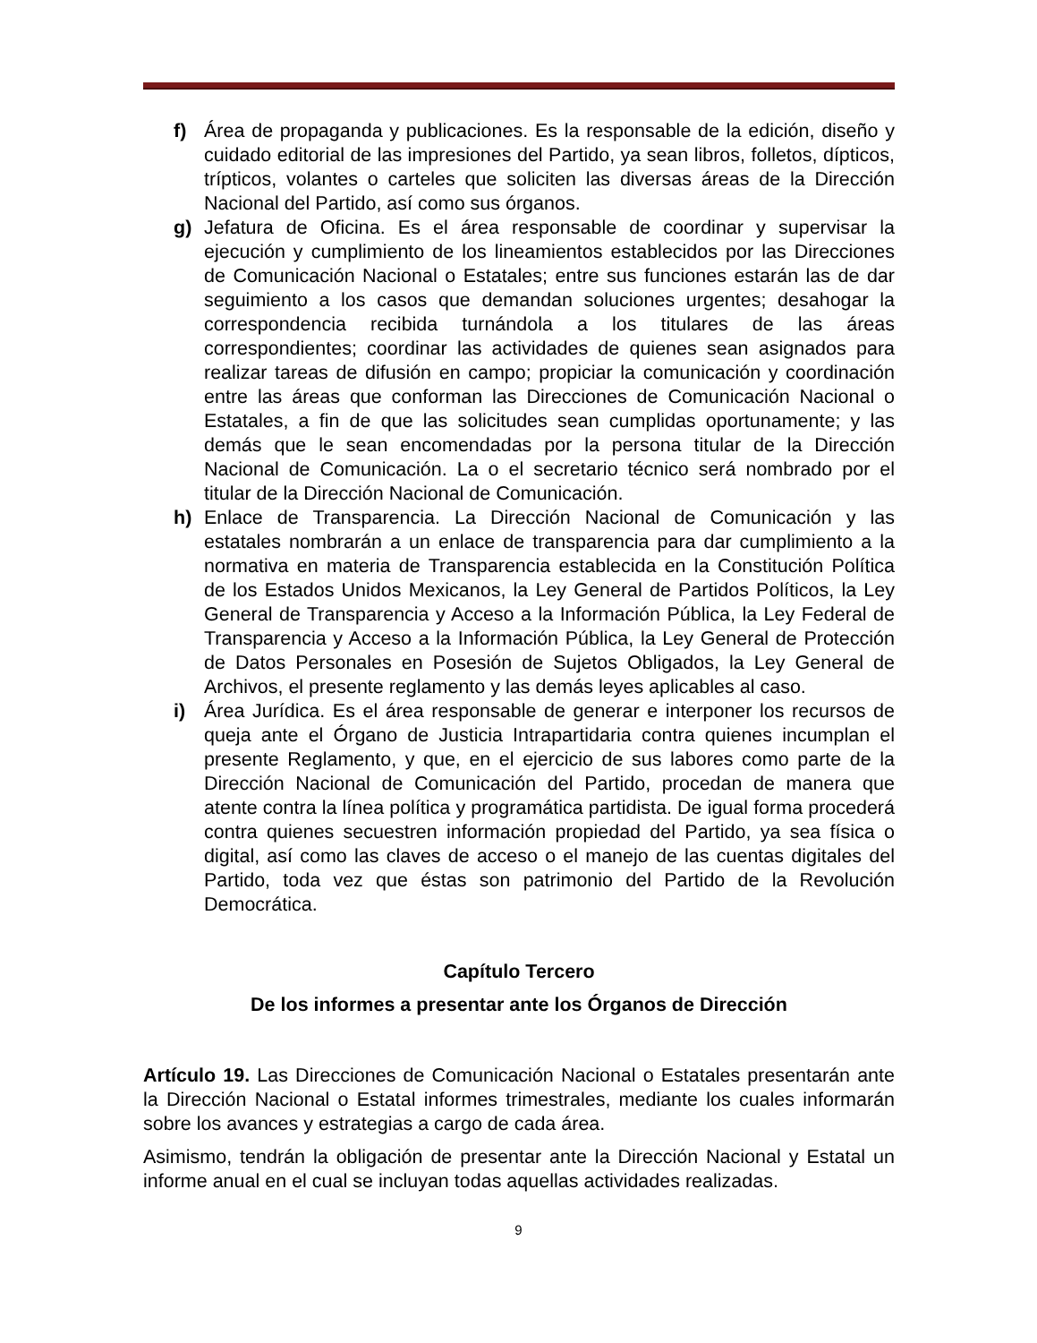f) Área de propaganda y publicaciones. Es la responsable de la edición, diseño y cuidado editorial de las impresiones del Partido, ya sean libros, folletos, dípticos, trípticos, volantes o carteles que soliciten las diversas áreas de la Dirección Nacional del Partido, así como sus órganos.
g) Jefatura de Oficina. Es el área responsable de coordinar y supervisar la ejecución y cumplimiento de los lineamientos establecidos por las Direcciones de Comunicación Nacional o Estatales; entre sus funciones estarán las de dar seguimiento a los casos que demandan soluciones urgentes; desahogar la correspondencia recibida turnándola a los titulares de las áreas correspondientes; coordinar las actividades de quienes sean asignados para realizar tareas de difusión en campo; propiciar la comunicación y coordinación entre las áreas que conforman las Direcciones de Comunicación Nacional o Estatales, a fin de que las solicitudes sean cumplidas oportunamente; y las demás que le sean encomendadas por la persona titular de la Dirección Nacional de Comunicación. La o el secretario técnico será nombrado por el titular de la Dirección Nacional de Comunicación.
h) Enlace de Transparencia. La Dirección Nacional de Comunicación y las estatales nombrarán a un enlace de transparencia para dar cumplimiento a la normativa en materia de Transparencia establecida en la Constitución Política de los Estados Unidos Mexicanos, la Ley General de Partidos Políticos, la Ley General de Transparencia y Acceso a la Información Pública, la Ley Federal de Transparencia y Acceso a la Información Pública, la Ley General de Protección de Datos Personales en Posesión de Sujetos Obligados, la Ley General de Archivos, el presente reglamento y las demás leyes aplicables al caso.
i) Área Jurídica. Es el área responsable de generar e interponer los recursos de queja ante el Órgano de Justicia Intrapartidaria contra quienes incumplan el presente Reglamento, y que, en el ejercicio de sus labores como parte de la Dirección Nacional de Comunicación del Partido, procedan de manera que atente contra la línea política y programática partidista. De igual forma procederá contra quienes secuestren información propiedad del Partido, ya sea física o digital, así como las claves de acceso o el manejo de las cuentas digitales del Partido, toda vez que éstas son patrimonio del Partido de la Revolución Democrática.
Capítulo Tercero
De los informes a presentar ante los Órganos de Dirección
Artículo 19. Las Direcciones de Comunicación Nacional o Estatales presentarán ante la Dirección Nacional o Estatal informes trimestrales, mediante los cuales informarán sobre los avances y estrategias a cargo de cada área.
Asimismo, tendrán la obligación de presentar ante la Dirección Nacional y Estatal un informe anual en el cual se incluyan todas aquellas actividades realizadas.
9